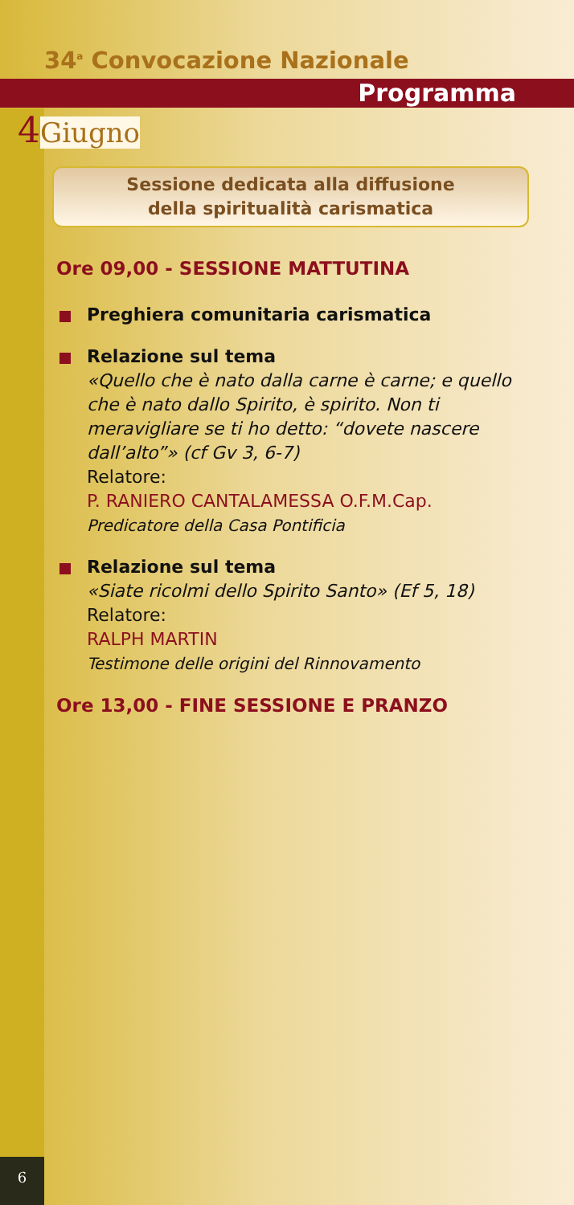34<sup>a</sup> Convocazione Nazionale
Programma
4Giugno
Sessione dedicata alla diffusione
della spiritualità carismatica
Ore 09,00 - SESSIONE MATTUTINA
Preghiera comunitaria carismatica
Relazione sul tema
«Quello che è nato dalla carne è carne; e quello che è nato dallo Spirito, è spirito. Non ti meravigliare se ti ho detto: “dovete nascere dall’alto”» (cf Gv 3, 6-7)
Relatore:
P. RANIERO CANTALAMESSA O.F.M.Cap.
Predicatore della Casa Pontificia
Relazione sul tema
«Siate ricolmi dello Spirito Santo» (Ef 5, 18)
Relatore:
RALPH MARTIN
Testimone delle origini del Rinnovamento
Ore 13,00 - FINE SESSIONE E PRANZO
6